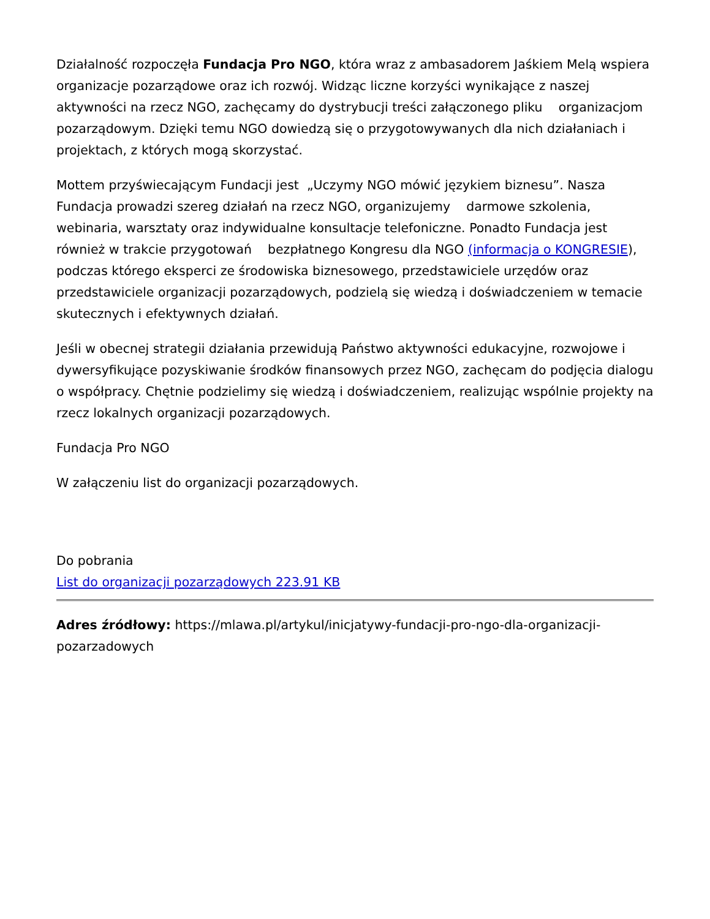Działalność rozpoczęła Fundacja Pro NGO, która wraz z ambasadorem Jaśkiem Melą wspiera organizacje pozarządowe oraz ich rozwój. Widząc liczne korzyści wynikające z naszej aktywności na rzecz NGO, zachęcamy do dystrybucji treści załączonego pliku organizacjom pozarządowym. Dzięki temu NGO dowiedzą się o przygotowywanych dla nich działaniach i projektach, z których mogą skorzystać.
Mottem przyświecającym Fundacji jest „Uczymy NGO mówić językiem biznesu”. Nasza Fundacja prowadzi szereg działań na rzecz NGO, organizujemy darmowe szkolenia, webinaria, warsztaty oraz indywidualne konsultacje telefoniczne. Ponadto Fundacja jest również w trakcie przygotowań bezpłatnego Kongresu dla NGO (informacja o KONGRESIE), podczas którego eksperci ze środowiska biznesowego, przedstawiciele urzędów oraz przedstawiciele organizacji pozarządowych, podzielą się wiedzą i doświadczeniem w temacie skutecznych i efektywnych działań.
Jeśli w obecnej strategii działania przewidują Państwo aktywności edukacyjne, rozwojowe i dywersyfikujące pozyskiwanie środków finansowych przez NGO, zachęcam do podjęcia dialogu o współpracy. Chętnie podzielimy się wiedzą i doświadczeniem, realizując wspólnie projekty na rzecz lokalnych organizacji pozarządowych.
Fundacja Pro NGO
W załączeniu list do organizacji pozarządowych.
Do pobrania
List do organizacji pozarządowych 223.91 KB
Adres źródłowy: https://mlawa.pl/artykul/inicjatywy-fundacji-pro-ngo-dla-organizacji-pozarzadowych